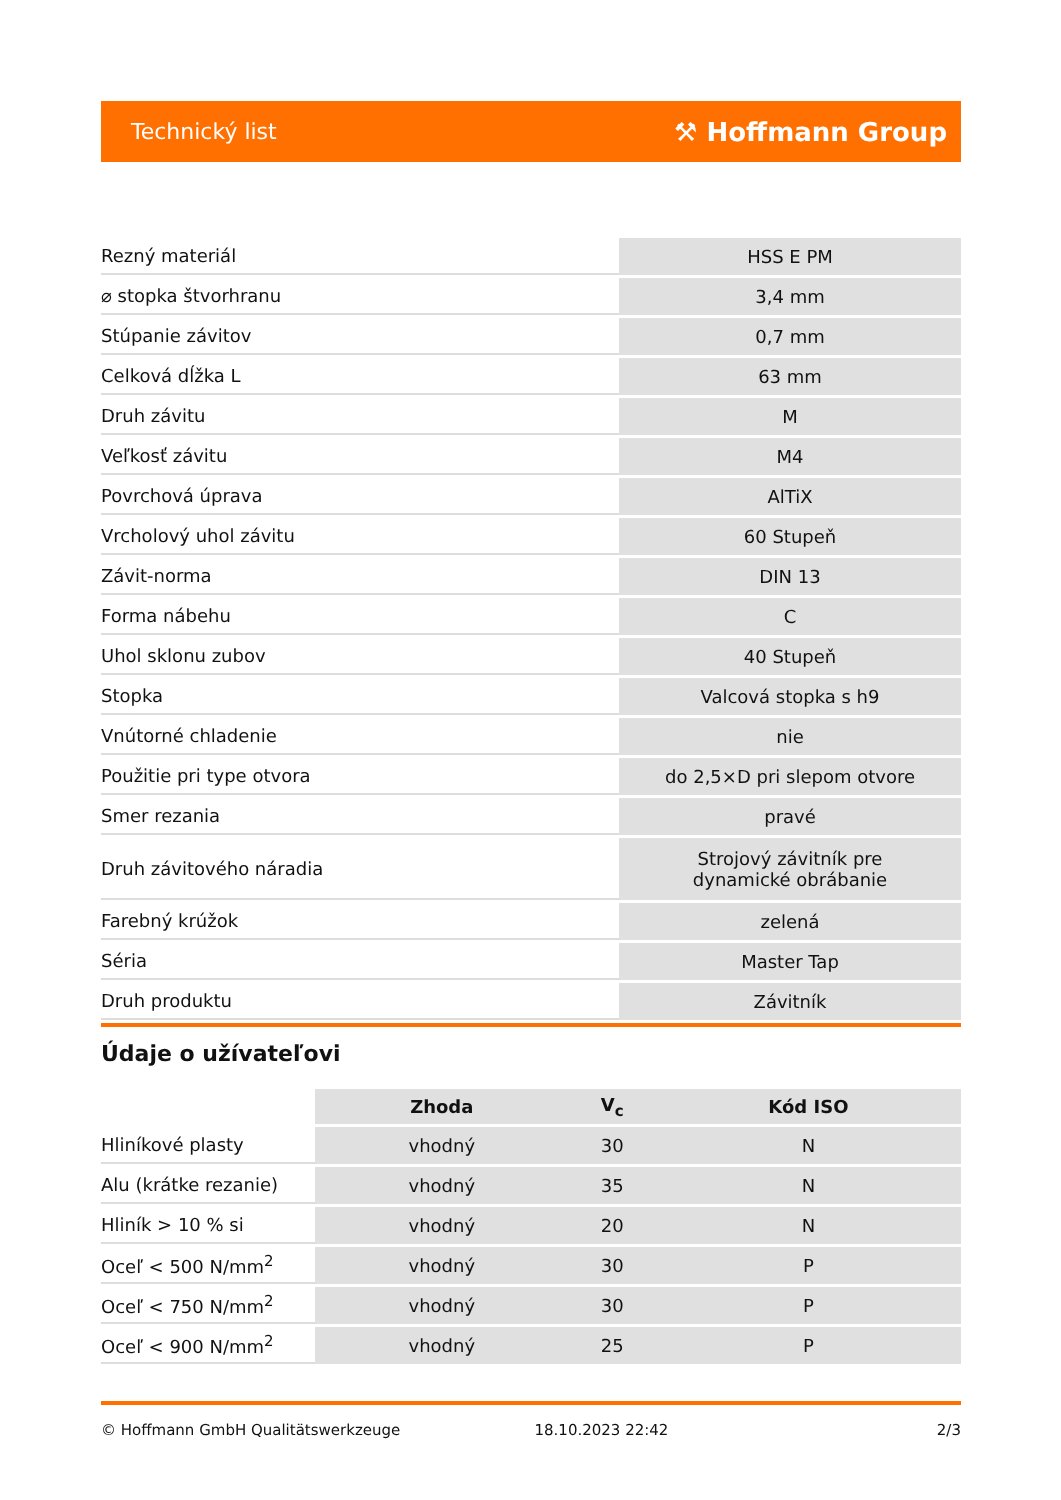Technický list ⚒ Hoffmann Group
| Rezný materiál | HSS E PM |
| ⌀ stopka štvorhranu | 3,4 mm |
| Stúpanie závitov | 0,7 mm |
| Celková dĺžka L | 63 mm |
| Druh závitu | M |
| Veľkosť závitu | M4 |
| Povrchová úprava | AlTiX |
| Vrcholový uhol závitu | 60 Stupeň |
| Závit-norma | DIN 13 |
| Forma nábehu | C |
| Uhol sklonu zubov | 40 Stupeň |
| Stopka | Valcová stopka s h9 |
| Vnútorné chladenie | nie |
| Použitie pri type otvora | do 2,5×D pri slepom otvore |
| Smer rezania | pravé |
| Druh závitového náradia | Strojový závitník pre dynamické obrábanie |
| Farebný krúžok | zelená |
| Séria | Master Tap |
| Druh produktu | Závitník |
Údaje o užívateľovi
| | Zhoda | V<sub>c</sub> | Kód ISO |
| --- | --- | --- | --- |
| Hliníkové plasty | vhodný | 30 | N |
| Alu (krátke rezanie) | vhodný | 35 | N |
| Hliník > 10 % si | vhodný | 20 | N |
| Oceľ < 500 N/mm<sup>2</sup> | vhodný | 30 | P |
| Oceľ < 750 N/mm<sup>2</sup> | vhodný | 30 | P |
| Oceľ < 900 N/mm<sup>2</sup> | vhodný | 25 | P |
© Hoffmann GmbH Qualitätswerkzeuge 18.10.2023 22:42 2/3